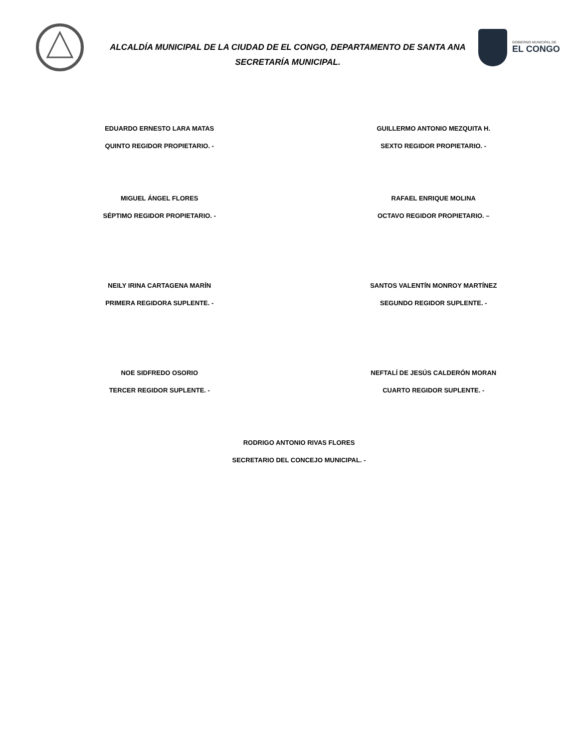ALCALDÍA MUNICIPAL DE LA CIUDAD DE EL CONGO, DEPARTAMENTO DE SANTA ANA
SECRETARÍA MUNICIPAL.
GOBIERNO MUNICIPAL DE
EL CONGO
EDUARDO ERNESTO LARA MATAS
QUINTO REGIDOR PROPIETARIO. -
GUILLERMO ANTONIO MEZQUITA H.
SEXTO REGIDOR PROPIETARIO. -
MIGUEL ÁNGEL FLORES
SÉPTIMO REGIDOR PROPIETARIO. -
RAFAEL ENRIQUE MOLINA
OCTAVO REGIDOR PROPIETARIO. –
NEILY IRINA CARTAGENA MARÍN
PRIMERA REGIDORA SUPLENTE. -
SANTOS VALENTÍN MONROY MARTÍNEZ
SEGUNDO REGIDOR SUPLENTE. -
NOE SIDFREDO OSORIO
TERCER REGIDOR SUPLENTE. -
NEFTALÍ DE JESÚS CALDERÓN MORAN
CUARTO REGIDOR SUPLENTE. -
RODRIGO ANTONIO RIVAS FLORES
SECRETARIO DEL CONCEJO MUNICIPAL. -